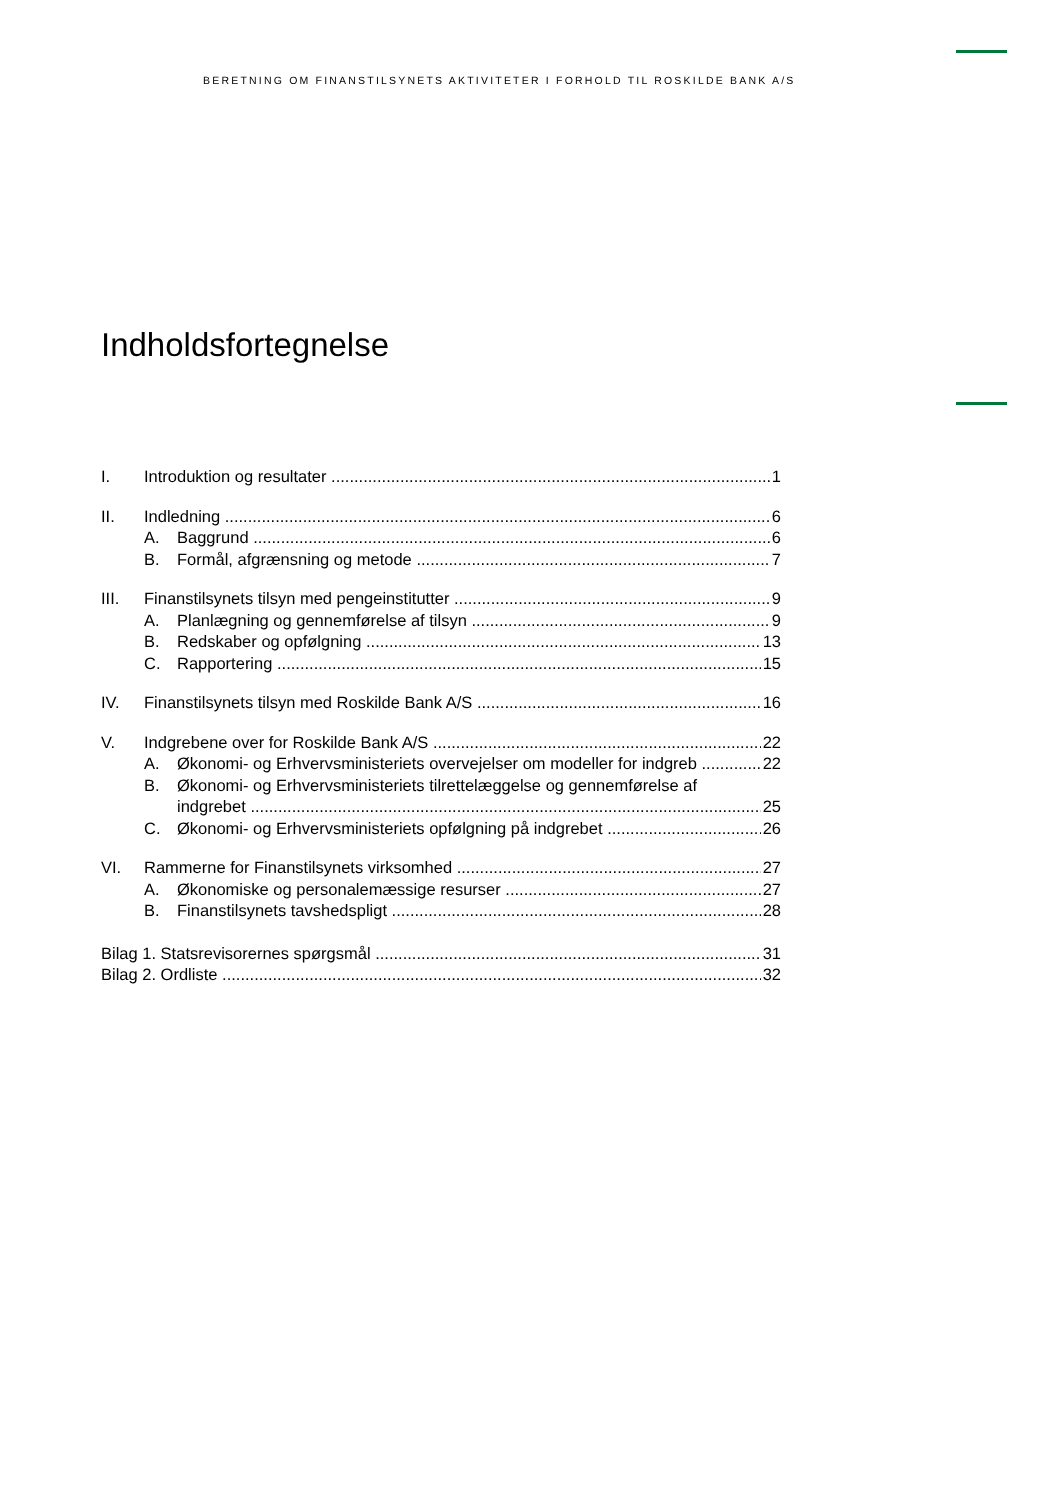BERETNING OM FINANSTILSYNETS AKTIVITETER I FORHOLD TIL ROSKILDE BANK A/S
Indholdsfortegnelse
I. Introduktion og resultater 1
II. Indledning 6
A. Baggrund 6
B. Formål, afgrænsning og metode 7
III. Finanstilsynets tilsyn med pengeinstitutter 9
A. Planlægning og gennemførelse af tilsyn 9
B. Redskaber og opfølgning 13
C. Rapportering 15
IV. Finanstilsynets tilsyn med Roskilde Bank A/S 16
V. Indgrebene over for Roskilde Bank A/S 22
A. Økonomi- og Erhvervsministeriets overvejelser om modeller for indgreb 22
B. Økonomi- og Erhvervsministeriets tilrettelæggelse og gennemførelse af
indgrebet 25
C. Økonomi- og Erhvervsministeriets opfølgning på indgrebet 26
VI. Rammerne for Finanstilsynets virksomhed 27
A. Økonomiske og personalemæssige resurser 27
B. Finanstilsynets tavshedspligt 28
Bilag 1. Statsrevisorernes spørgsmål 31
Bilag 2. Ordliste 32